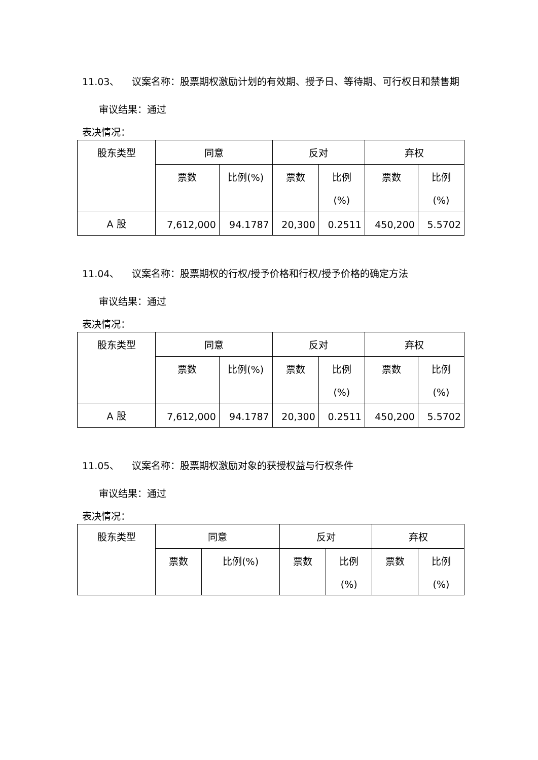11.03、 议案名称：股票期权激励计划的有效期、授予日、等待期、可行权日和禁售期
审议结果：通过
表决情况：
| 股东类型 | 同意 | | 反对 | | 弃权 | |
| --- | --- | --- | --- | --- | --- | --- |
| | 票数 | 比例(%) | 票数 | 比例 (%) | 票数 | 比例 (%) |
| A 股 | 7,612,000 | 94.1787 | 20,300 | 0.2511 | 450,200 | 5.5702 |
11.04、 议案名称：股票期权的行权/授予价格和行权/授予价格的确定方法
审议结果：通过
表决情况：
| 股东类型 | 同意 | | 反对 | | 弃权 | |
| --- | --- | --- | --- | --- | --- | --- |
| | 票数 | 比例(%) | 票数 | 比例 (%) | 票数 | 比例 (%) |
| A 股 | 7,612,000 | 94.1787 | 20,300 | 0.2511 | 450,200 | 5.5702 |
11.05、 议案名称：股票期权激励对象的获授权益与行权条件
审议结果：通过
表决情况：
| 股东类型 | 同意 | | 反对 | | 弃权 | |
| --- | --- | --- | --- | --- | --- | --- |
| | 票数 | 比例(%) | 票数 | 比例 (%) | 票数 | 比例 (%) |